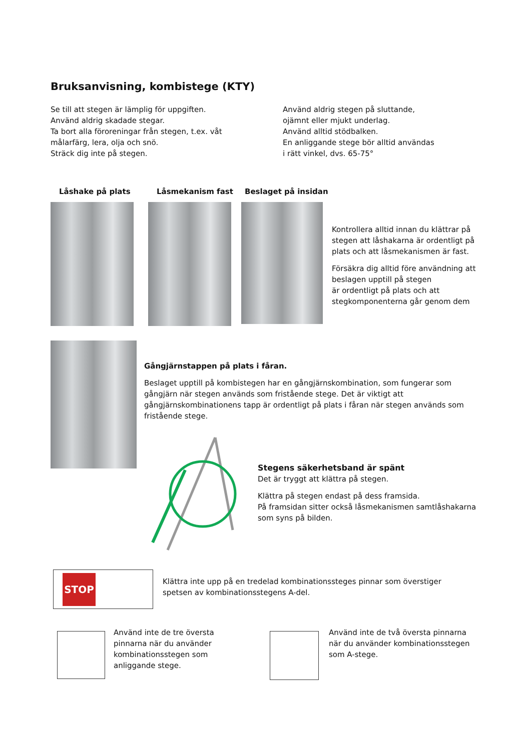Bruksanvisning, kombistege (KTY)
Se till att stegen är lämplig för uppgiften.
Använd aldrig skadade stegar.
Ta bort alla föroreningar från stegen, t.ex. våt målarfärg, lera, olja och snö.
Sträck dig inte på stegen.
Använd aldrig stegen på sluttande,
ojämnt eller mjukt underlag.
Använd alltid stödbalken.
En anliggande stege bör alltid användas
i rätt vinkel, dvs. 65-75°
Låshake på plats Låsmekanism fast Beslaget på insidan
Kontrollera alltid innan du klättrar på stegen att låshakarna är ordentligt på plats och att låsmekanismen är fast.
Försäkra dig alltid före användning att beslagen upptill på stegen
är ordentligt på plats och att stegkomponenterna går genom dem
Gångjärnstappen på plats i fåran.
Beslaget upptill på kombistegen har en gångjärnskombination, som fungerar som gångjärn när stegen används som fristående stege. Det är viktigt att gångjärnskombinationens tapp är ordentligt på plats i fåran när stegen används som fristående stege.
Stegens säkerhetsband är spänt
Det är tryggt att klättra på stegen.
Klättra på stegen endast på dess framsida.
På framsidan sitter också låsmekanismen samtlåshakarna som syns på bilden.
STOP
Klättra inte upp på en tredelad kombinationssteges pinnar som överstiger spetsen av kombinationsstegens A-del.
Använd inte de tre översta pinnarna när du använder kombinationsstegen som anliggande stege.
Använd inte de två översta pinnarna när du använder kombinationsstegen som A-stege.